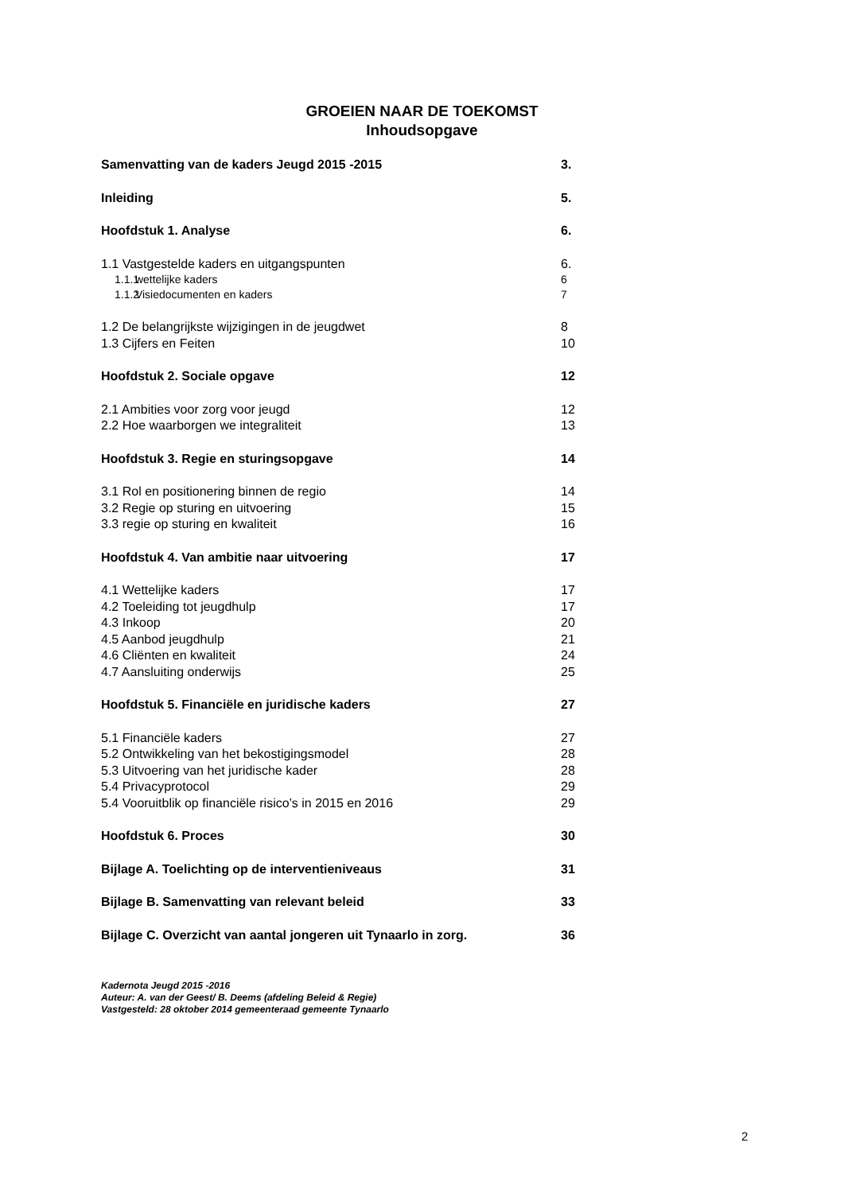GROEIEN NAAR DE TOEKOMST
Inhoudsopgave
Samenvatting van de kaders Jeugd 2015 -2015 3.
Inleiding 5.
Hoofdstuk 1. Analyse 6.
1.1 Vastgestelde kaders en uitgangspunten 6.
1.1.1 wettelijke kaders 6
1.1.2 Visiedocumenten en kaders 7
1.2 De belangrijkste wijzigingen in de jeugdwet 8
1.3 Cijfers en Feiten 10
Hoofdstuk 2. Sociale opgave 12
2.1 Ambities voor zorg voor jeugd 12
2.2 Hoe waarborgen we integraliteit 13
Hoofdstuk 3. Regie en sturingsopgave 14
3.1 Rol en positionering binnen de regio 14
3.2 Regie op sturing en uitvoering 15
3.3 regie op sturing en kwaliteit 16
Hoofdstuk 4. Van ambitie naar uitvoering 17
4.1 Wettelijke kaders 17
4.2 Toeleiding tot jeugdhulp 17
4.3 Inkoop 20
4.5 Aanbod jeugdhulp 21
4.6 Cliënten en kwaliteit 24
4.7 Aansluiting onderwijs 25
Hoofdstuk 5. Financiële en juridische kaders 27
5.1 Financiële kaders 27
5.2 Ontwikkeling van het bekostigingsmodel 28
5.3 Uitvoering van het juridische kader 28
5.4 Privacyprotocol 29
5.4 Vooruitblik op financiële risico’s in 2015 en 2016 29
Hoofdstuk 6. Proces 30
Bijlage A. Toelichting op de interventieniveaus 31
Bijlage B. Samenvatting van relevant beleid 33
Bijlage C. Overzicht van aantal jongeren uit Tynaarlo in zorg. 36
Kadernota Jeugd 2015 -2016
Auteur: A. van der Geest/ B. Deems (afdeling Beleid & Regie)
Vastgesteld: 28 oktober 2014 gemeenteraad gemeente Tynaarlo
2